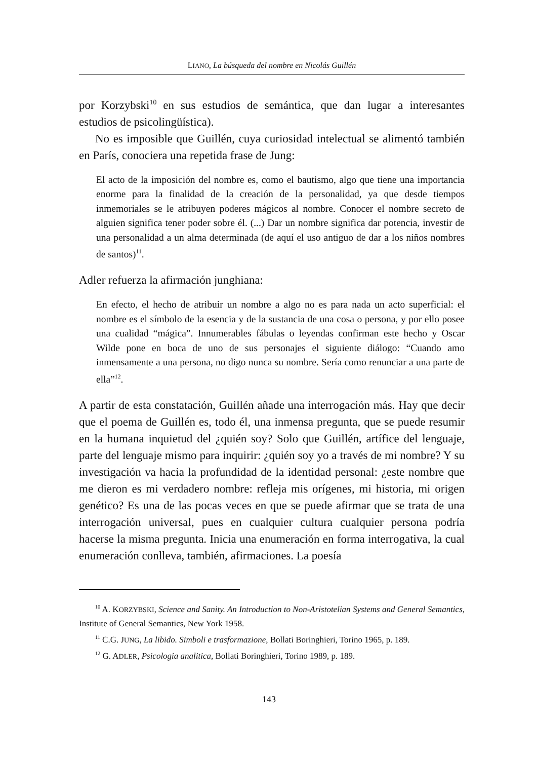LIANO, La búsqueda del nombre en Nicolás Guillén
por Korzybski<sup>10</sup> en sus estudios de semántica, que dan lugar a interesantes estudios de psicolingüística).
No es imposible que Guillén, cuya curiosidad intelectual se alimentó también en París, conociera una repetida frase de Jung:
El acto de la imposición del nombre es, como el bautismo, algo que tiene una importancia enorme para la finalidad de la creación de la personalidad, ya que desde tiempos inmemoriales se le atribuyen poderes mágicos al nombre. Conocer el nombre secreto de alguien significa tener poder sobre él. (...) Dar un nombre significa dar potencia, investir de una personalidad a un alma determinada (de aquí el uso antiguo de dar a los niños nombres de santos)<sup>11</sup>.
Adler refuerza la afirmación junghiana:
En efecto, el hecho de atribuir un nombre a algo no es para nada un acto superficial: el nombre es el símbolo de la esencia y de la sustancia de una cosa o persona, y por ello posee una cualidad “mágica”. Innumerables fábulas o leyendas confirman este hecho y Oscar Wilde pone en boca de uno de sus personajes el siguiente diálogo: “Cuando amo inmensamente a una persona, no digo nunca su nombre. Sería como renunciar a una parte de ella”<sup>12</sup>.
A partir de esta constatación, Guillén añade una interrogación más. Hay que decir que el poema de Guillén es, todo él, una inmensa pregunta, que se puede resumir en la humana inquietud del ¿quién soy? Solo que Guillén, artífice del lenguaje, parte del lenguaje mismo para inquirir: ¿quién soy yo a través de mi nombre? Y su investigación va hacia la profundidad de la identidad personal: ¿este nombre que me dieron es mi verdadero nombre: refleja mis orígenes, mi historia, mi origen genético? Es una de las pocas veces en que se puede afirmar que se trata de una interrogación universal, pues en cualquier cultura cualquier persona podría hacerse la misma pregunta. Inicia una enumeración en forma interrogativa, la cual enumeración conlleva, también, afirmaciones. La poesía
<sup>10</sup> A. KORZYBSKI, Science and Sanity. An Introduction to Non-Aristotelian Systems and General Semantics, Institute of General Semantics, New York 1958.
<sup>11</sup> C.G. JUNG, La libido. Simboli e trasformazione, Bollati Boringhieri, Torino 1965, p. 189.
<sup>12</sup> G. ADLER, Psicologia analitica, Bollati Boringhieri, Torino 1989, p. 189.
143